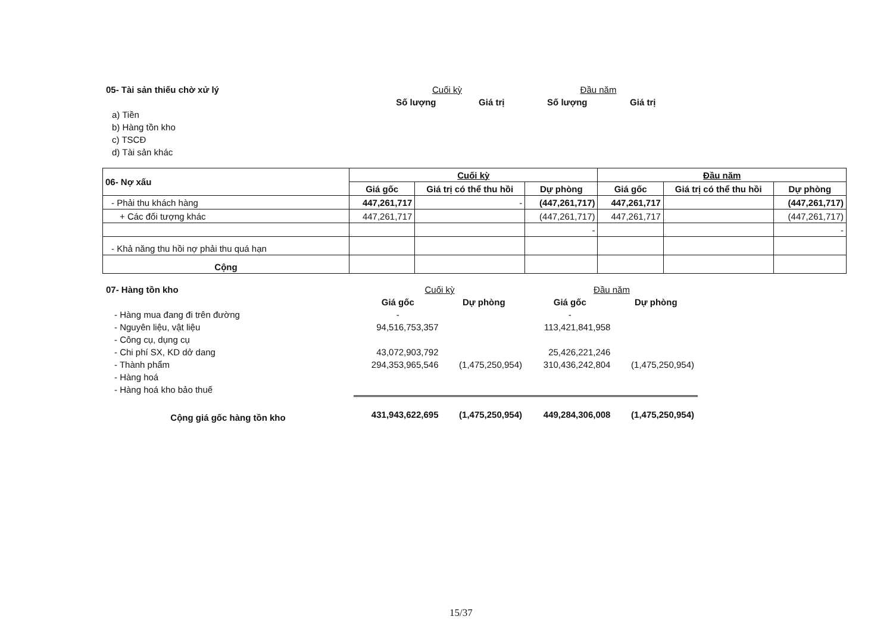| 05- Tài sản thiếu chờ xử lý | Cuối kỳ | | Đầu năm | |
| | Số lượng | Giá trị | Số lượng | Giá trị |
| a) Tiền | | | | |
| b) Hàng tồn kho | | | | |
| c) TSCĐ | | | | |
| d) Tài sản khác | | | | |
| 06- Nợ xấu | Cuối kỳ | | | Đầu năm | | |
| --- | --- | --- | --- | --- | --- | --- |
| | Giá gốc | Giá trị có thể thu hồi | Dự phòng | Giá gốc | Giá trị có thể thu hồi | Dự phòng |
| - Phải thu khách hàng | 447,261,717 | - | (447,261,717) | 447,261,717 | | (447,261,717) |
| + Các đối tượng khác | 447,261,717 | | (447,261,717) | 447,261,717 | | (447,261,717) |
| | | | - | | | - |
| - Khả năng thu hồi nợ phải thu quá hạn | | | | | | |
| Cộng | | | | | | |
| 07- Hàng tồn kho | Cuối kỳ | | Đầu năm | |
| | Giá gốc | Dự phòng | Giá gốc | Dự phòng |
| - Hàng mua đang đi trên đường | - | | - | |
| - Nguyên liệu, vật liệu | 94,516,753,357 | | 113,421,841,958 | |
| - Công cụ, dụng cụ | | | | |
| - Chi phí SX, KD dở dang | 43,072,903,792 | | 25,426,221,246 | |
| - Thành phẩm | 294,353,965,546 | (1,475,250,954) | 310,436,242,804 | (1,475,250,954) |
| - Hàng hoá | | | | |
| - Hàng hoá kho bảo thuế | | | | |
| Cộng giá gốc hàng tồn kho | 431,943,622,695 | (1,475,250,954) | 449,284,306,008 | (1,475,250,954) |
15/37